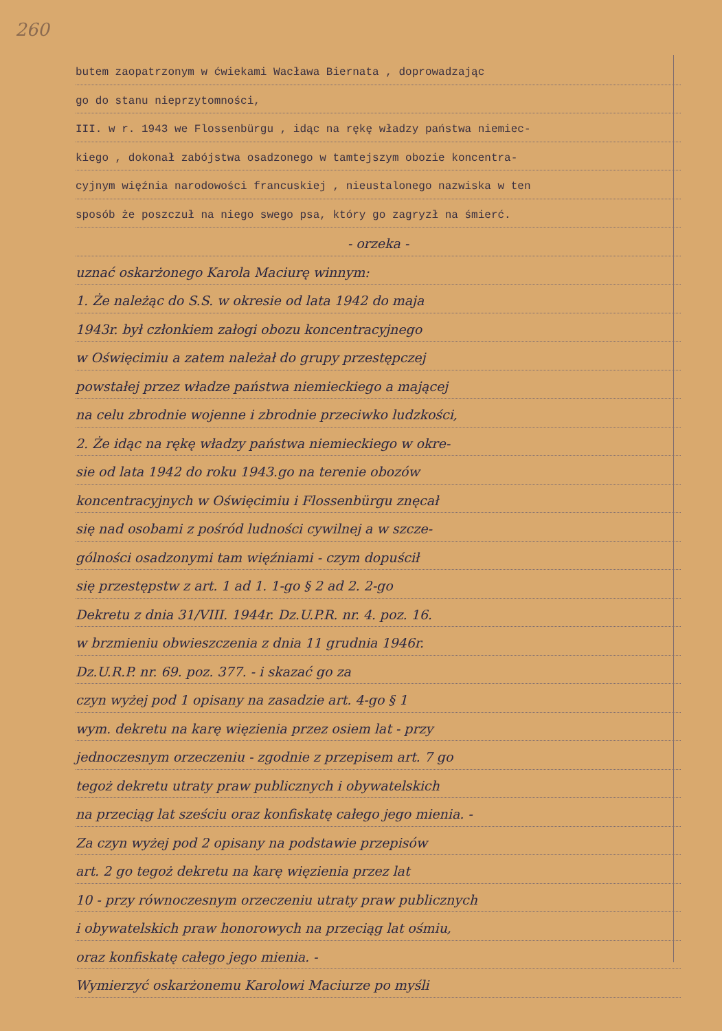260
butem zaopatrzonym w ćwiekami Wacława Biernata , doprowadzając
go do stanu nieprzytomności,
III. w r. 1943 we Flossenbürgu , idąc na rękę władzy państwa niemiec-
kiego , dokonał zabójstwa osadzonego w tamtejszym obozie koncentra-
cyjnym więźnia narodowości francuskiej , nieustalonego nazwiska w ten
sposób że poszczuł na niego swego psa, który go zagryzł na śmierć.
- orzeka -
uznać oskarżonego Karola Maciurę winnym:
1. Że należąc do S.S. w okresie od lata 1942 do maja
1943r. był członkiem załogi obozu koncentracyjnego
w Oświęcimiu a zatem należał do grupy przestępczej
powstałej przez władze państwa niemieckiego a mającej
na celu zbrodnie wojenne i zbrodnie przeciwko ludzkości,
2. Że idąc na rękę władzy państwa niemieckiego w okre-
sie od lata 1942 do roku 1943.go na terenie obozów
koncentracyjnych w Oświęcimiu i Flossenbürgu znęcał
się nad osobami z pośród ludności cywilnej a w szcze-
gólności osadzonymi tam więźniami - czym dopuścił
się przestępstw z art. 1 ad 1. 1-go § 2 ad 2. 2-go
Dekretu z dnia 31/VIII. 1944r. Dz.U.P.R. nr. 4. poz. 16.
w brzmieniu obwieszczenia z dnia 11 grudnia 1946r.
Dz.U.R.P. nr. 69. poz. 377. - i skazać go za
czyn wyżej pod 1 opisany na zasadzie art. 4-go § 1
wym. dekretu na karę więzienia przez osiem lat - przy
jednoczesnym orzeczeniu - zgodnie z przepisem art. 7 go
tegoż dekretu utraty praw publicznych i obywatelskich
na przeciąg lat sześciu oraz konfiskatę całego jego mienia. -
Za czyn wyżej pod 2 opisany na podstawie przepisów
art. 2 go tegoż dekretu na karę więzienia przez lat
10 - przy równoczesnym orzeczeniu utraty praw publicznych
i obywatelskich praw honorowych na przeciąg lat ośmiu,
oraz konfiskatę całego jego mienia. -
Wymierzyć oskarżonemu Karolowi Maciurze po myśli